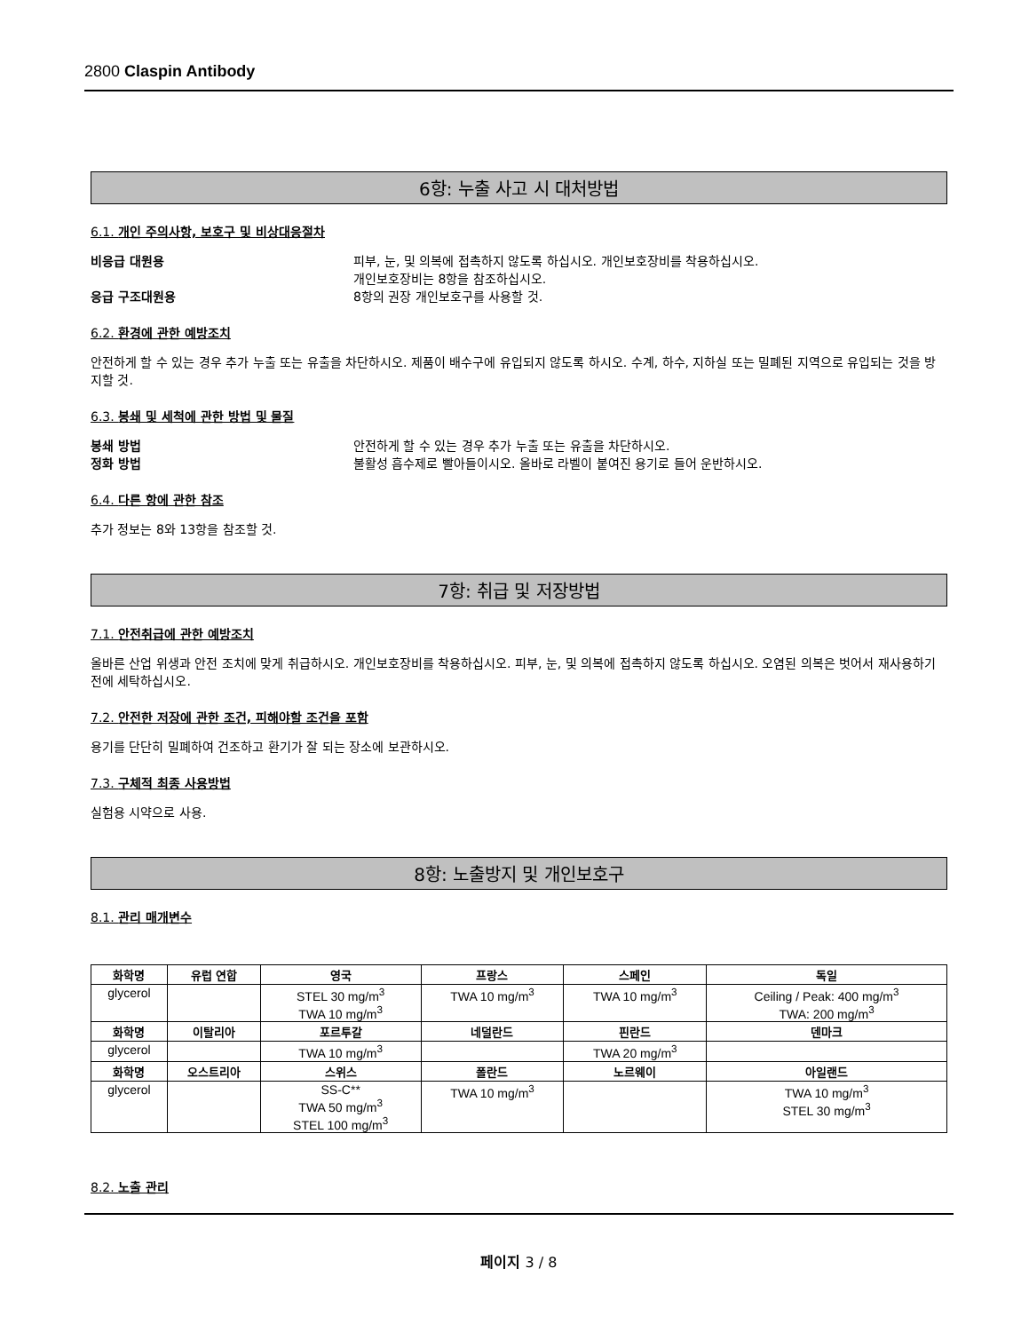2800 Claspin Antibody
6항: 누출 사고 시 대처방법
6.1. 개인 주의사항, 보호구 및 비상대응절차
비응급 대원용 피부, 눈, 및 의복에 접촉하지 않도록 하십시오. 개인보호장비를 착용하십시오.
개인보호장비는 8항을 참조하십시오.
응급 구조대원용 8항의 권장 개인보호구를 사용할 것.
6.2. 환경에 관한 예방조치
안전하게 할 수 있는 경우 추가 누출 또는 유출을 차단하시오. 제품이 배수구에 유입되지 않도록 하시오. 수계, 하수, 지하실 또는 밀폐된 지역으로 유입되는 것을 방지할 것.
6.3. 봉쇄 및 세척에 관한 방법 및 물질
봉쇄 방법 안전하게 할 수 있는 경우 추가 누출 또는 유출을 차단하시오.
정화 방법 불활성 흡수제로 빨아들이시오. 올바로 라벨이 붙여진 용기로 들어 운반하시오.
6.4. 다른 항에 관한 참조
추가 정보는 8와 13항을 참조할 것.
7항: 취급 및 저장방법
7.1. 안전취급에 관한 예방조치
올바른 산업 위생과 안전 조치에 맞게 취급하시오. 개인보호장비를 착용하십시오. 피부, 눈, 및 의복에 접촉하지 않도록 하십시오. 오염된 의복은 벗어서 재사용하기 전에 세탁하십시오.
7.2. 안전한 저장에 관한 조건, 피해야할 조건을 포함
용기를 단단히 밀폐하여 건조하고 환기가 잘 되는 장소에 보관하시오.
7.3. 구체적 최종 사용방법
실험용 시약으로 사용.
8항: 노출방지 및 개인보호구
8.1. 관리 매개변수
| 화학명 | 유럽 연합 | 영국 | 프랑스 | 스페인 | 독일 |
| --- | --- | --- | --- | --- | --- |
| glycerol | | STEL 30 mg/m<sup>3</sup> TWA 10 mg/m<sup>3</sup> | TWA 10 mg/m<sup>3</sup> | TWA 10 mg/m<sup>3</sup> | Ceiling / Peak: 400 mg/m<sup>3</sup> TWA: 200 mg/m<sup>3</sup> |
| 화학명 | 이탈리아 | 포르투갈 | 네덜란드 | 핀란드 | 덴마크 |
| glycerol | | TWA 10 mg/m<sup>3</sup> | | TWA 20 mg/m<sup>3</sup> | |
| 화학명 | 오스트리아 | 스위스 | 폴란드 | 노르웨이 | 아일랜드 |
| glycerol | | SS-C** TWA 50 mg/m<sup>3</sup> STEL 100 mg/m<sup>3</sup> | TWA 10 mg/m<sup>3</sup> | | TWA 10 mg/m<sup>3</sup> STEL 30 mg/m<sup>3</sup> |
8.2. 노출 관리
페이지 3 / 8